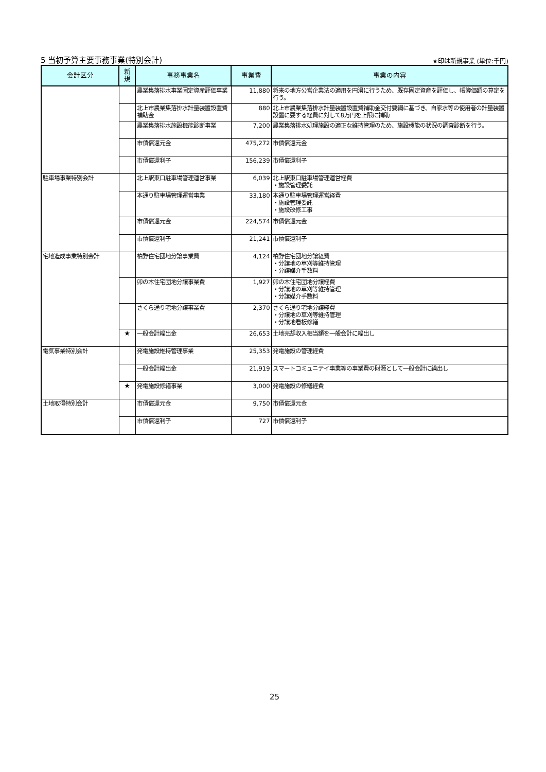5 当初予算主要事務事業(特別会計) ★印は新規事業 (単位:千円)
| 会計区分 | 新 規 | 事務事業名 | 事業費 | 事業の内容 |
| --- | --- | --- | --- | --- |
| | | 農業集落排水事業固定資産評価事業 | 11,880 | 将来の地方公営企業法の適用を円滑に行うため、既存固定資産を評価し、帳簿価額の算定を行う。 |
| | | 北上市農業集落排水計量装置設置費補助金 | 880 | 北上市農業集落排水計量装置設置費補助金交付要綱に基づき、自家水等の使用者の計量装置設置に要する経費に対して8万円を上限に補助 |
| | | 農業集落排水施設機能診断事業 | 7,200 | 農業集落排水処理施設の適正な維持管理のため、施設機能の状況の調査診断を行う。 |
| | | 市債償還元金 | 475,272 | 市債償還元金 |
| | | 市債償還利子 | 156,239 | 市債償還利子 |
| 駐車場事業特別会計 | | 北上駅東口駐車場管理運営事業 | 6,039 | 北上駅東口駐車場管理運営経費 ・施設管理委託 |
| | | 本通り駐車場管理運営事業 | 33,180 | 本通り駐車場管理運営経費 ・施設管理委託 ・施設改修工事 |
| | | 市債償還元金 | 224,574 | 市債償還元金 |
| | | 市債償還利子 | 21,241 | 市債償還利子 |
| 宅地造成事業特別会計 | | 柏野住宅団地分譲事業費 | 4,124 | 柏野住宅団地分譲経費 ・分譲地の草刈等維持管理 ・分譲媒介手数料 |
| | | 卯の木住宅団地分譲事業費 | 1,927 | 卯の木住宅団地分譲経費 ・分譲地の草刈等維持管理 ・分譲媒介手数料 |
| | | さくら通り宅地分譲事業費 | 2,370 | さくら通り宅地分譲経費 ・分譲地の草刈等維持管理 ・分譲地看板修繕 |
| | ★ | 一般会計繰出金 | 26,653 | 土地売却収入相当額を一般会計に繰出し |
| 電気事業特別会計 | | 発電施設維持管理事業 | 25,353 | 発電施設の管理経費 |
| | | 一般会計繰出金 | 21,919 | スマートコミュニテイ事業等の事業費の財源として一般会計に繰出し |
| | ★ | 発電施設修繕事業 | 3,000 | 発電施設の修繕経費 |
| 土地取得特別会計 | | 市債償還元金 | 9,750 | 市債償還元金 |
| | | 市債償還利子 | 727 | 市債償還利子 |
25